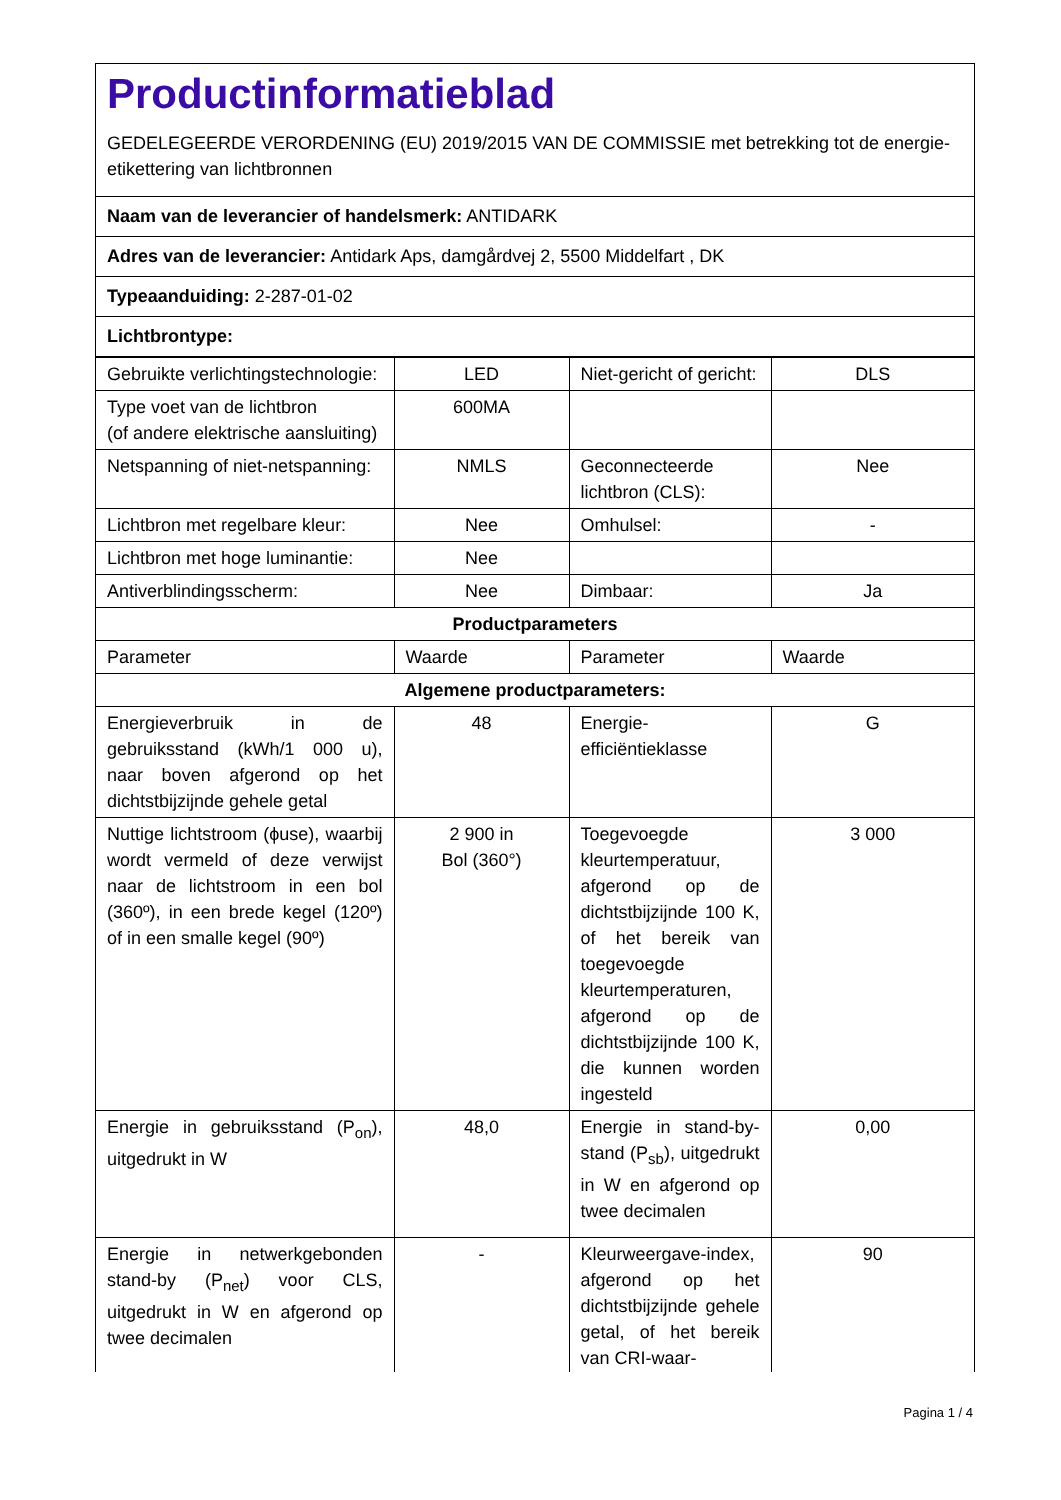Productinformatieblad
GEDELEGEERDE VERORDENING (EU) 2019/2015 VAN DE COMMISSIE met betrekking tot de energie-etikettering van lichtbronnen
Naam van de leverancier of handelsmerk: ANTIDARK
Adres van de leverancier: Antidark Aps, damgårdvej 2, 5500 Middelfart , DK
Typeaanduiding: 2-287-01-02
Lichtbrontype:
| Gebruikte verlichtingstechnologie: | LED | Niet-gericht of gericht: | DLS |
| Type voet van de lichtbron (of andere elektrische aansluiting) | 600MA | | |
| Netspanning of niet-netspanning: | NMLS | Geconnecteerde lichtbron (CLS): | Nee |
| Lichtbron met regelbare kleur: | Nee | Omhulsel: | - |
| Lichtbron met hoge luminantie: | Nee | | |
| Antiverblindingsscherm: | Nee | Dimbaar: | Ja |
| Productparameters | | | |
| Parameter | Waarde | Parameter | Waarde |
| Algemene productparameters: | | | |
| Energieverbruik in de gebruiksstand (kWh/1 000 u), naar boven afgerond op het dichtstbijzijnde gehele getal | 48 | Energie-efficiëntieklasse | G |
| Nuttige lichtstroom (ϕuse), waarbij wordt vermeld of deze verwijst naar de lichtstroom in een bol (360º), in een brede kegel (120º) of in een smalle kegel (90º) | 2 900 in Bol (360°) | Toegevoegde kleurtemperatuur, afgerond op de dichtstbijzijnde 100 K, of het bereik van toegevoegde kleurtemperaturen, afgerond op de dichtstbijzijnde 100 K, die kunnen worden ingesteld | 3 000 |
| Energie in gebruiksstand (P<sub>on</sub>), uitgedrukt in W | 48,0 | Energie in stand-by-stand (P<sub>sb</sub>), uitgedrukt in W en afgerond op twee decimalen | 0,00 |
| Energie in netwerkgebonden stand-by (P<sub>net</sub>) voor CLS, uitgedrukt in W en afgerond op twee decimalen | - | Kleurweergave-index, afgerond op het dichtstbijzijnde gehele getal, of het bereik van CRI-waar- | 90 |
Pagina 1 / 4